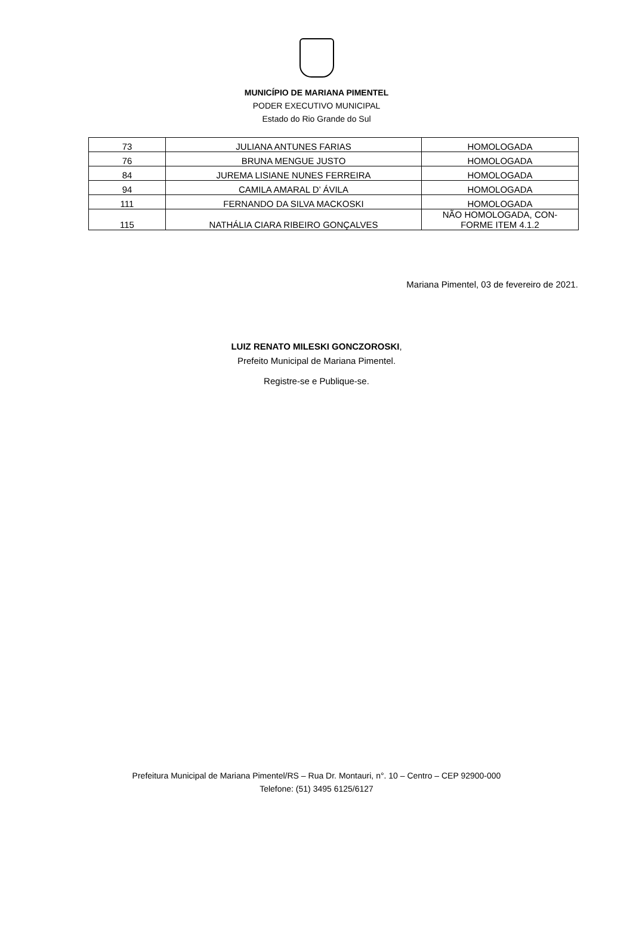MUNICÍPIO DE MARIANA PIMENTEL
PODER EXECUTIVO MUNICIPAL
Estado do Rio Grande do Sul
| 73 | JULIANA ANTUNES FARIAS | HOMOLOGADA |
| 76 | BRUNA MENGUE JUSTO | HOMOLOGADA |
| 84 | JUREMA LISIANE NUNES FERREIRA | HOMOLOGADA |
| 94 | CAMILA AMARAL D’ ÁVILA | HOMOLOGADA |
| 111 | FERNANDO DA SILVA MACKOSKI | HOMOLOGADA |
| 115 | NATHÁLIA CIARA RIBEIRO GONÇALVES | NÃO HOMOLOGADA, CON- FORME ITEM 4.1.2 |
Mariana Pimentel, 03 de fevereiro de 2021.
LUIZ RENATO MILESKI GONCZOROSKI,
Prefeito Municipal de Mariana Pimentel.
Registre-se e Publique-se.
Prefeitura Municipal de Mariana Pimentel/RS – Rua Dr. Montauri, n°. 10 – Centro – CEP 92900-000
Telefone: (51) 3495 6125/6127